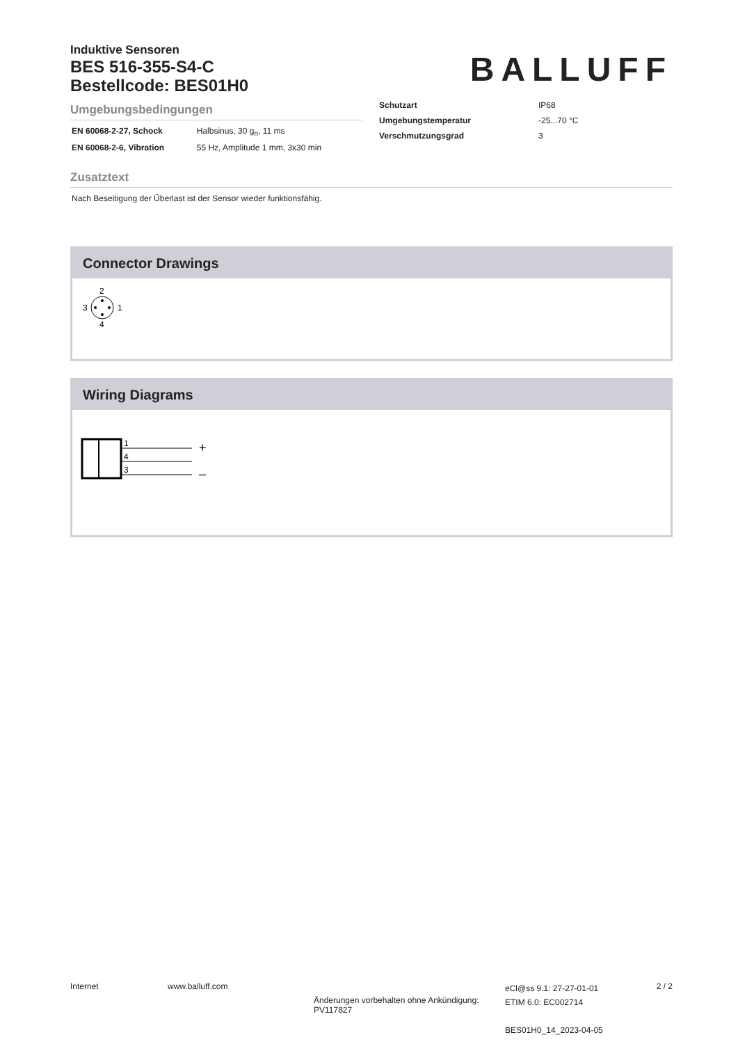Induktive Sensoren
BES 516-355-S4-C
Bestellcode: BES01H0
BALLUFF
Umgebungsbedingungen
| EN 60068-2-27, Schock | Halbsinus, 30 g<sub>n</sub>, 11 ms |
| EN 60068-2-6, Vibration | 55 Hz, Amplitude 1 mm, 3x30 min |
| Schutzart | IP68 |
| Umgebungstemperatur | -25...70 °C |
| Verschmutzungsgrad | 3 |
Zusatztext
Nach Beseitigung der Überlast ist der Sensor wieder funktionsfähig.
Connector Drawings
2
3
1
4
Wiring Diagrams
1
4
3
+
–
Internet www.balluff.com
Änderungen vorbehalten ohne Ankündigung:
PV117827
eCl@ss 9.1: 27-27-01-01
ETIM 6.0: EC002714
BES01H0_14_2023-04-05
2 / 2